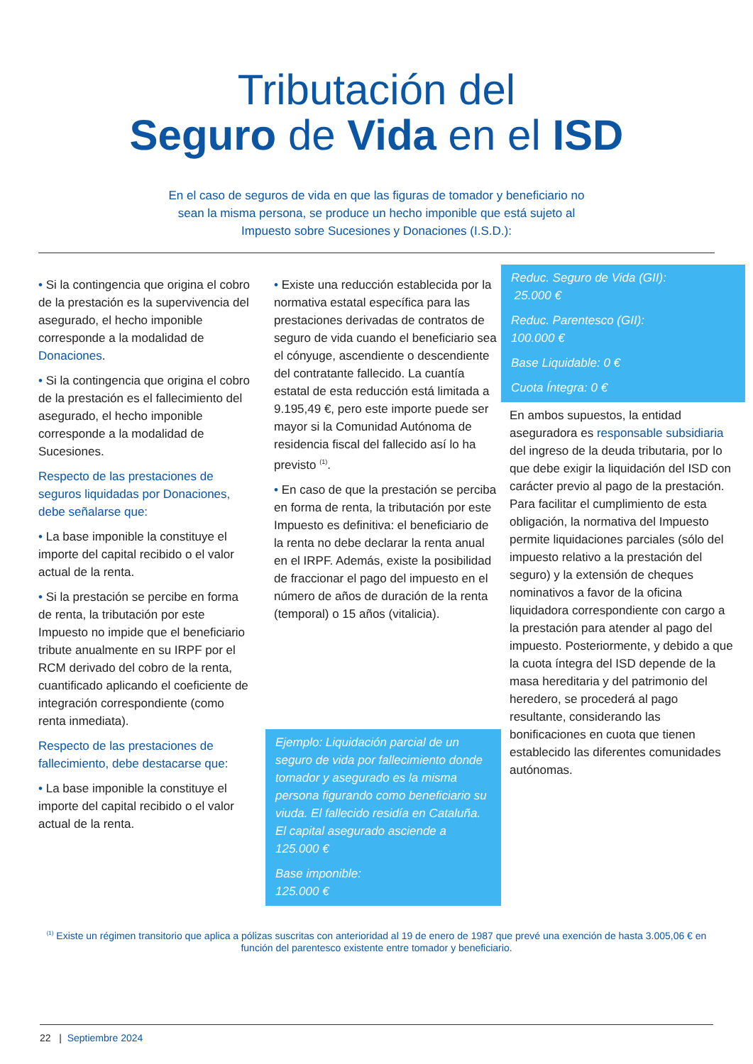Tributación del
Seguro de Vida en el ISD
En el caso de seguros de vida en que las figuras de tomador y beneficiario no
sean la misma persona, se produce un hecho imponible que está sujeto al
Impuesto sobre Sucesiones y Donaciones (I.S.D.):
• Si la contingencia que origina el cobro de la prestación es la supervivencia del asegurado, el hecho imponible corresponde a la modalidad de Donaciones.
• Si la contingencia que origina el cobro de la prestación es el fallecimiento del asegurado, el hecho imponible corresponde a la modalidad de Sucesiones.
Respecto de las prestaciones de seguros liquidadas por Donaciones, debe señalarse que:
• La base imponible la constituye el importe del capital recibido o el valor actual de la renta.
• Si la prestación se percibe en forma de renta, la tributación por este Impuesto no impide que el beneficiario tribute anualmente en su IRPF por el RCM derivado del cobro de la renta, cuantificado aplicando el coeficiente de integración correspondiente (como renta inmediata).
Respecto de las prestaciones de fallecimiento, debe destacarse que:
• La base imponible la constituye el importe del capital recibido o el valor actual de la renta.
• Existe una reducción establecida por la normativa estatal específica para las prestaciones derivadas de contratos de seguro de vida cuando el beneficiario sea el cónyuge, ascendiente o descendiente del contratante fallecido. La cuantía estatal de esta reducción está limitada a 9.195,49 €, pero este importe puede ser mayor si la Comunidad Autónoma de residencia fiscal del fallecido así lo ha previsto <sup>(1)</sup>.
• En caso de que la prestación se perciba en forma de renta, la tributación por este Impuesto es definitiva: el beneficiario de la renta no debe declarar la renta anual en el IRPF. Además, existe la posibilidad de fraccionar el pago del impuesto en el número de años de duración de la renta (temporal) o 15 años (vitalicia).
Ejemplo: Liquidación parcial de un seguro de vida por fallecimiento donde tomador y asegurado es la misma persona figurando como beneficiario su viuda. El fallecido residía en Cataluña. El capital asegurado asciende a 125.000 €
Base imponible:
125.000 €
Reduc. Seguro de Vida (GII):
25.000 €
Reduc. Parentesco (GII):
100.000 €
Base Liquidable: 0 €
Cuota Íntegra: 0 €
En ambos supuestos, la entidad aseguradora es responsable subsidiaria del ingreso de la deuda tributaria, por lo que debe exigir la liquidación del ISD con carácter previo al pago de la prestación. Para facilitar el cumplimiento de esta obligación, la normativa del Impuesto permite liquidaciones parciales (sólo del impuesto relativo a la prestación del seguro) y la extensión de cheques nominativos a favor de la oficina liquidadora correspondiente con cargo a la prestación para atender al pago del impuesto. Posteriormente, y debido a que la cuota íntegra del ISD depende de la masa hereditaria y del patrimonio del heredero, se procederá al pago resultante, considerando las bonificaciones en cuota que tienen establecido las diferentes comunidades autónomas.
<sup>(1)</sup> Existe un régimen transitorio que aplica a pólizas suscritas con anterioridad al 19 de enero de 1987 que prevé una exención de hasta 3.005,06 € en función del parentesco existente entre tomador y beneficiario.
22 | Septiembre 2024